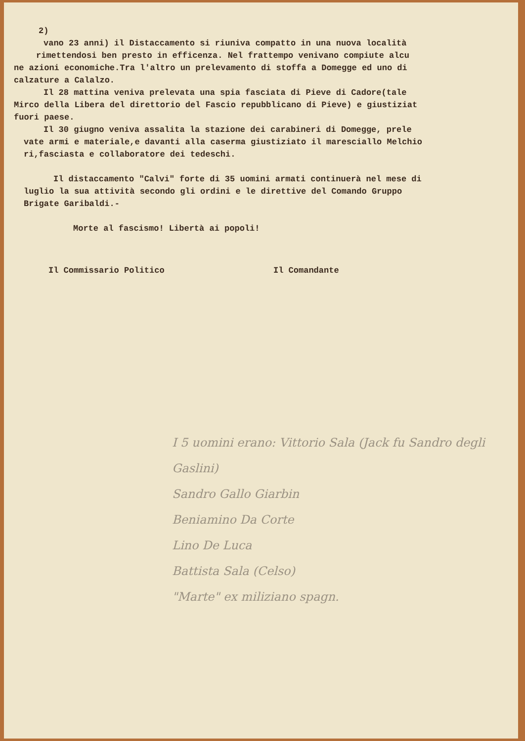2)
vano 23 anni) il Distaccamento si riuniva compatto in una nuova località
rimettendosi ben presto in efficenza. Nel frattempo venivano compiute alcu
ne azioni economiche.Tra l'altro un prelevamento di stoffa a Domegge ed uno di
calzature a Calalzo.
Il 28 mattina veniva prelevata una spia fasciata di Pieve di Cadore(tale
Mirco della Libera del direttorio del Fascio repubblicano di Pieve) e giustiziat
fuori paese.
Il 30 giugno veniva assalita la stazione dei carabineri di Domegge, prele
vate armi e materiale,e davanti alla caserma giustiziato il maresciallo Melchio
ri,fasciasta e collaboratore dei tedeschi.
Il distaccamento "Calvi" forte di 35 uomini armati continuerà nel mese di
luglio la sua attività secondo gli ordini e le direttive del Comando Gruppo
Brigate Garibaldi.-
Morte al fascismo! Libertà ai popoli!
Il Commissario Politico Il Comandante
I 5 uomini erano: Vittorio Sala (Jack fu Sandro degli Gaslini)
Sandro Gallo Giarbin
Beniamino Da Corte
Lino De Luca
Battista Sala (Celso)
"Marte" ex miliziano spagn.